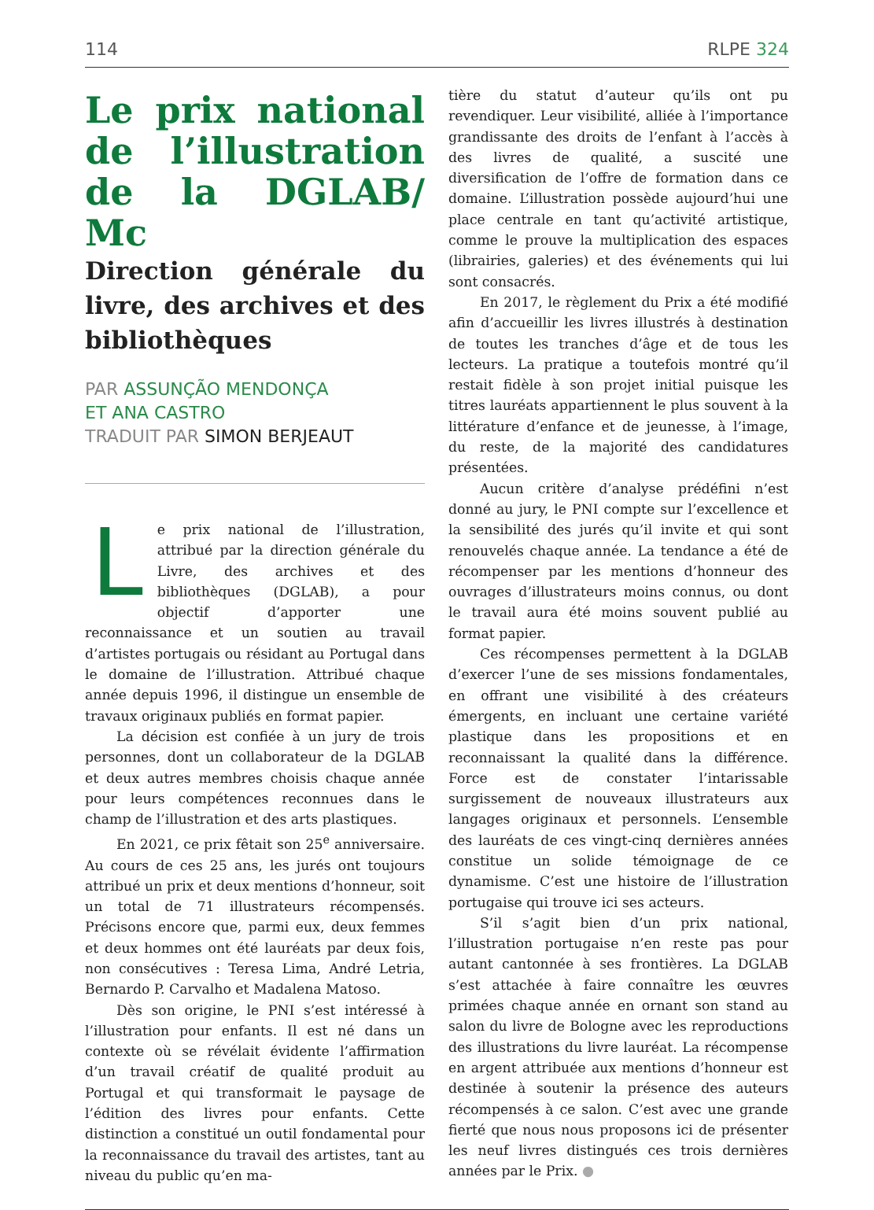114 RLPE 324
Le prix national de l’illustration de la DGLAB/ Mc
Direction générale du livre, des archives et des bibliothèques
PAR ASSUNÇÃO MENDONÇA
ET ANA CASTRO
TRADUIT PAR SIMON BERJEAUT
Le prix national de l’illustration, attribué par la direction générale du Livre, des archives et des bibliothèques (DGLAB), a pour objectif d’apporter une reconnaissance et un soutien au travail d’artistes portugais ou résidant au Portugal dans le domaine de l’illustration. Attribué chaque année depuis 1996, il distingue un ensemble de travaux originaux publiés en format papier.
La décision est confiée à un jury de trois personnes, dont un collaborateur de la DGLAB et deux autres membres choisis chaque année pour leurs compétences reconnues dans le champ de l’illustration et des arts plastiques.
En 2021, ce prix fêtait son 25<sup>e</sup> anniversaire. Au cours de ces 25 ans, les jurés ont toujours attribué un prix et deux mentions d’honneur, soit un total de 71 illustrateurs récompensés. Précisons encore que, parmi eux, deux femmes et deux hommes ont été lauréats par deux fois, non consécutives : Teresa Lima, André Letria, Bernardo P. Carvalho et Madalena Matoso.
Dès son origine, le PNI s’est intéressé à l’illustration pour enfants. Il est né dans un contexte où se révélait évidente l’affirmation d’un travail créatif de qualité produit au Portugal et qui transformait le paysage de l’édition des livres pour enfants. Cette distinction a constitué un outil fondamental pour la reconnaissance du travail des artistes, tant au niveau du public qu’en ma-
tière du statut d’auteur qu’ils ont pu revendiquer. Leur visibilité, alliée à l’importance grandissante des droits de l’enfant à l’accès à des livres de qualité, a suscité une diversification de l’offre de formation dans ce domaine. L’illustration possède aujourd’hui une place centrale en tant qu’activité artistique, comme le prouve la multiplication des espaces (librairies, galeries) et des événements qui lui sont consacrés.
En 2017, le règlement du Prix a été modifié afin d’accueillir les livres illustrés à destination de toutes les tranches d’âge et de tous les lecteurs. La pratique a toutefois montré qu’il restait fidèle à son projet initial puisque les titres lauréats appartiennent le plus souvent à la littérature d’enfance et de jeunesse, à l’image, du reste, de la majorité des candidatures présentées.
Aucun critère d’analyse prédéfini n’est donné au jury, le PNI compte sur l’excellence et la sensibilité des jurés qu’il invite et qui sont renouvelés chaque année. La tendance a été de récompenser par les mentions d’honneur des ouvrages d’illustrateurs moins connus, ou dont le travail aura été moins souvent publié au format papier.
Ces récompenses permettent à la DGLAB d’exercer l’une de ses missions fondamentales, en offrant une visibilité à des créateurs émergents, en incluant une certaine variété plastique dans les propositions et en reconnaissant la qualité dans la différence. Force est de constater l’intarissable surgissement de nouveaux illustrateurs aux langages originaux et personnels. L’ensemble des lauréats de ces vingt-cinq dernières années constitue un solide témoignage de ce dynamisme. C’est une histoire de l’illustration portugaise qui trouve ici ses acteurs.
S’il s’agit bien d’un prix national, l’illustration portugaise n’en reste pas pour autant cantonnée à ses frontières. La DGLAB s’est attachée à faire connaître les œuvres primées chaque année en ornant son stand au salon du livre de Bologne avec les reproductions des illustrations du livre lauréat. La récompense en argent attribuée aux mentions d’honneur est destinée à soutenir la présence des auteurs récompensés à ce salon. C’est avec une grande fierté que nous nous proposons ici de présenter les neuf livres distingués ces trois dernières années par le Prix. ●